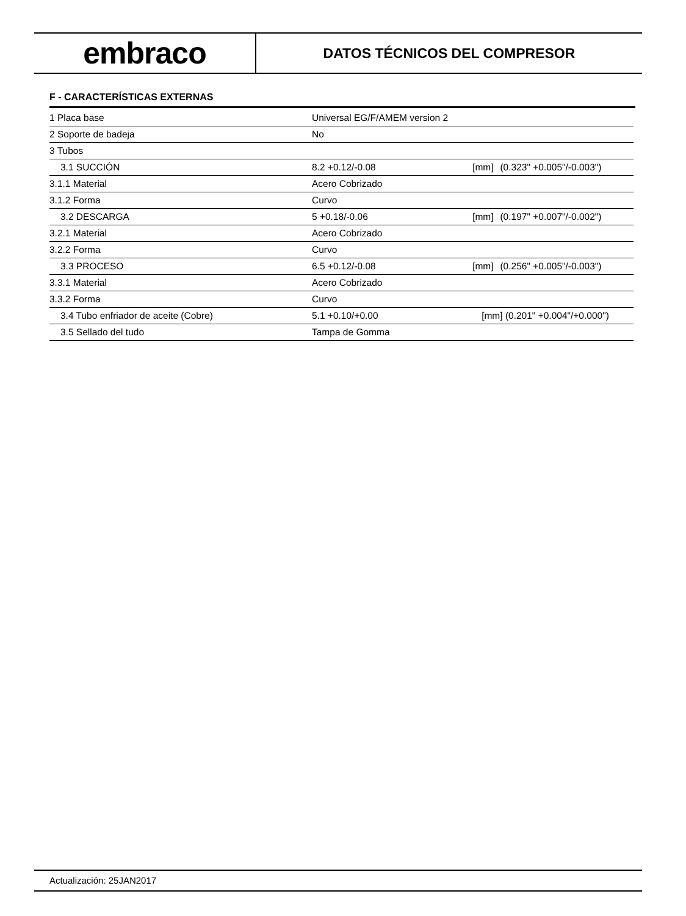embraco
DATOS TÉCNICOS DEL COMPRESOR
F - CARACTERÍSTICAS EXTERNAS
| 1 Placa base | Universal EG/F/AMEM version 2 | | |
| 2 Soporte de badeja | No | | |
| 3 Tubos | | | |
| 3.1 SUCCIÓN | 8.2 +0.12/-0.08 | [mm] | (0.323" +0.005"/-0.003") |
| 3.1.1 Material | Acero Cobrizado | | |
| 3.1.2 Forma | Curvo | | |
| 3.2 DESCARGA | 5 +0.18/-0.06 | [mm] | (0.197" +0.007"/-0.002") |
| 3.2.1 Material | Acero Cobrizado | | |
| 3.2.2 Forma | Curvo | | |
| 3.3 PROCESO | 6.5 +0.12/-0.08 | [mm] | (0.256" +0.005"/-0.003") |
| 3.3.1 Material | Acero Cobrizado | | |
| 3.3.2 Forma | Curvo | | |
| 3.4 Tubo enfriador de aceite (Cobre) | 5.1 +0.10/+0.00 | [mm] (0.201" +0.004"/+0.000") | |
| 3.5 Sellado del tudo | Tampa de Gomma | | |
Actualización: 25JAN2017